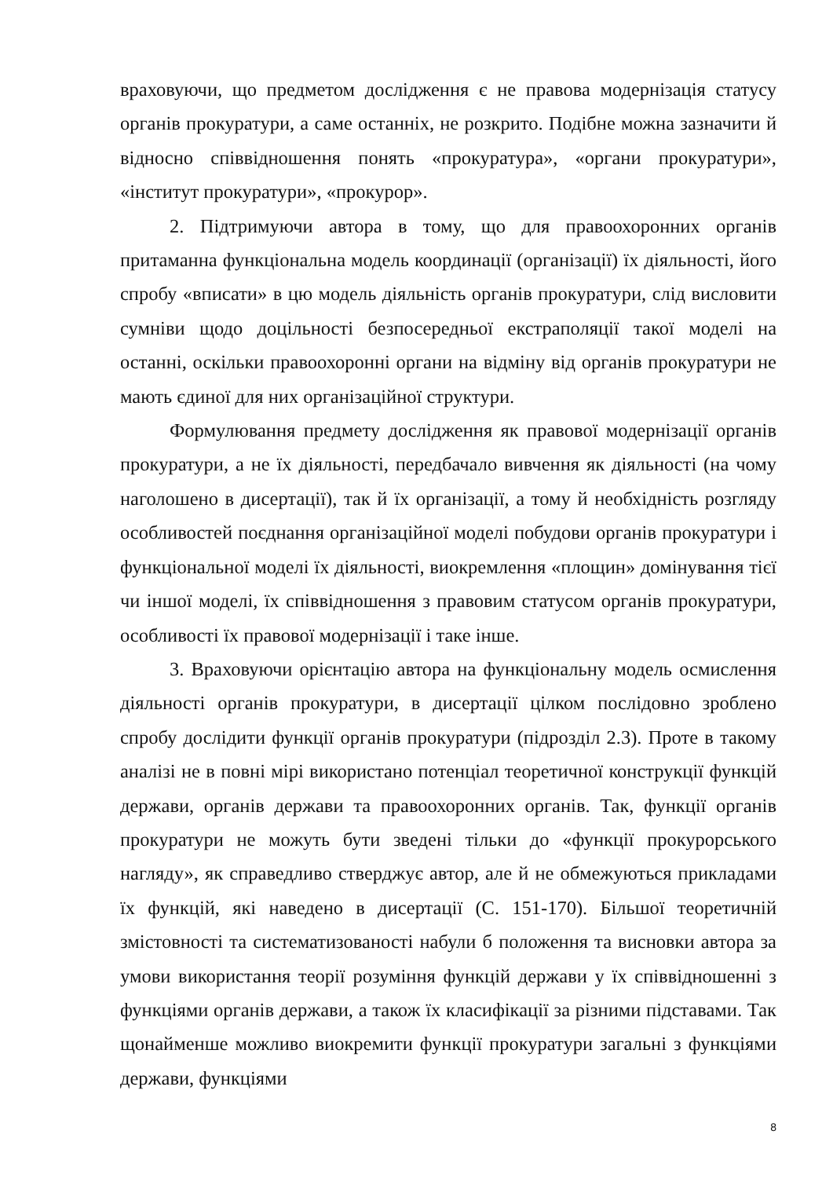враховуючи, що предметом дослідження є не правова модернізація статусу органів прокуратури, а саме останніх, не розкрито. Подібне можна зазначити й відносно співвідношення понять «прокуратура», «органи прокуратури», «інститут прокуратури», «прокурор».
2. Підтримуючи автора в тому, що для правоохоронних органів притаманна функціональна модель координації (організації) їх діяльності, його спробу «вписати» в цю модель діяльність органів прокуратури, слід висловити сумніви щодо доцільності безпосередньої екстраполяції такої моделі на останні, оскільки правоохоронні органи на відміну від органів прокуратури не мають єдиної для них організаційної структури.
Формулювання предмету дослідження як правової модернізації органів прокуратури, а не їх діяльності, передбачало вивчення як діяльності (на чому наголошено в дисертації), так й їх організації, а тому й необхідність розгляду особливостей поєднання організаційної моделі побудови органів прокуратури і функціональної моделі їх діяльності, виокремлення «площин» домінування тієї чи іншої моделі, їх співвідношення з правовим статусом органів прокуратури, особливості їх правової модернізації і таке інше.
3. Враховуючи орієнтацію автора на функціональну модель осмислення діяльності органів прокуратури, в дисертації цілком послідовно зроблено спробу дослідити функції органів прокуратури (підрозділ 2.3). Проте в такому аналізі не в повні мірі використано потенціал теоретичної конструкції функцій держави, органів держави та правоохоронних органів. Так, функції органів прокуратури не можуть бути зведені тільки до «функції прокурорського нагляду», як справедливо стверджує автор, але й не обмежуються прикладами їх функцій, які наведено в дисертації (С. 151-170). Більшої теоретичній змістовності та систематизованості набули б положення та висновки автора за умови використання теорії розуміння функцій держави у їх співвідношенні з функціями органів держави, а також їх класифікації за різними підставами. Так щонайменше можливо виокремити функції прокуратури загальні з функціями держави, функціями
8